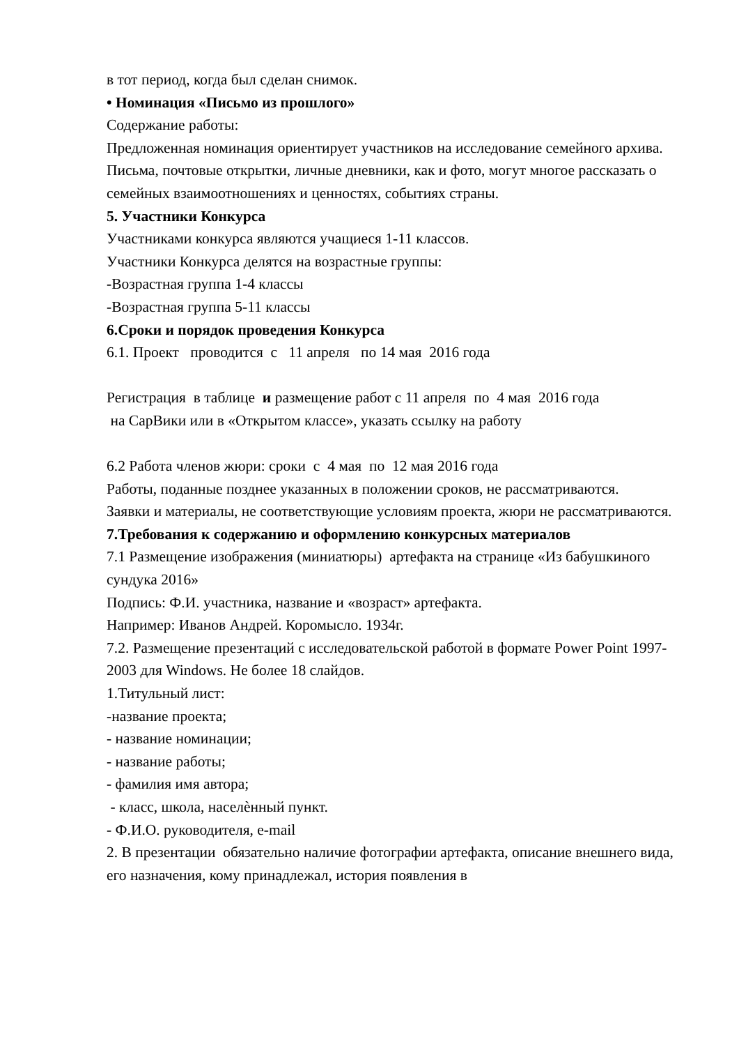в тот период, когда был сделан снимок.
• Номинация «Письмо из прошлого»
Содержание работы:
Предложенная номинация ориентирует участников на исследование семейного архива. Письма, почтовые открытки, личные дневники, как и фото, могут многое рассказать о семейных взаимоотношениях и ценностях, событиях страны.
5. Участники Конкурса
Участниками конкурса являются учащиеся 1-11 классов.
Участники Конкурса делятся на возрастные группы:
-Возрастная группа 1-4 классы
-Возрастная группа 5-11 классы
6.Сроки и порядок проведения Конкурса
6.1. Проект проводится с 11 апреля по 14 мая 2016 года
Регистрация в таблице и размещение работ с 11 апреля по 4 мая 2016 года
на СарВики или в «Открытом классе», указать ссылку на работу
6.2 Работа членов жюри: сроки с 4 мая по 12 мая 2016 года
Работы, поданные позднее указанных в положении сроков, не рассматриваются.
Заявки и материалы, не соответствующие условиям проекта, жюри не рассматриваются.
7.Требования к содержанию и оформлению конкурсных материалов
7.1 Размещение изображения (миниатюры) артефакта на странице «Из бабушкиного сундука 2016»
Подпись: Ф.И. участника, название и «возраст» артефакта.
Например: Иванов Андрей. Коромысло. 1934г.
7.2. Размещение презентаций с исследовательской работой в формате Power Point 1997- 2003 для Windows. Не более 18 слайдов.
1.Титульный лист:
-название проекта;
- название номинации;
- название работы;
- фамилия имя автора;
- класс, школа, населѐнный пункт.
- Ф.И.О. руководителя, e-mail
2. В презентации обязательно наличие фотографии артефакта, описание внешнего вида, его назначения, кому принадлежал, история появления в